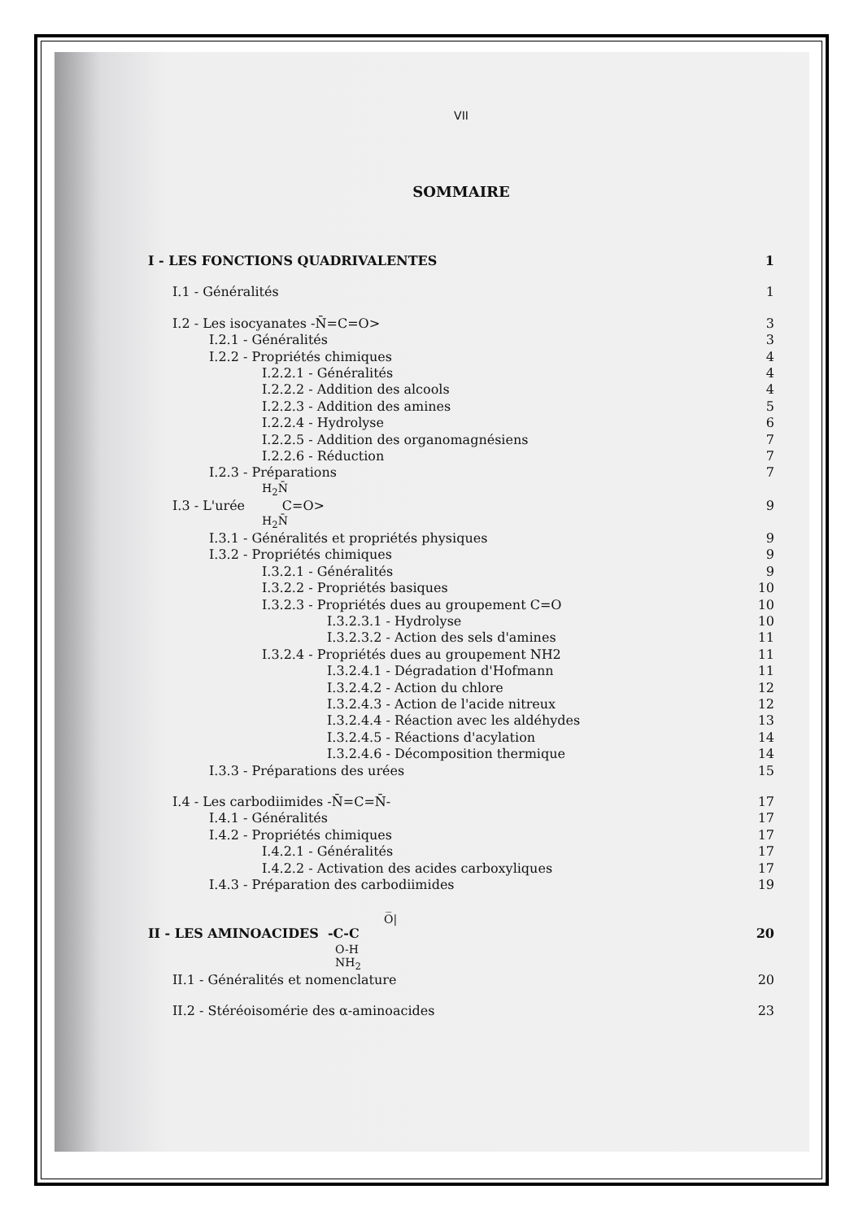VII
SOMMAIRE
I - LES FONCTIONS QUADRIVALENTES 1
I.1 - Généralités 1
I.2 - Les isocyanates -N̄=C=O> 3
I.2.1 - Généralités 3
I.2.2 - Propriétés chimiques 4
I.2.2.1 - Généralités 4
I.2.2.2 - Addition des alcools 4
I.2.2.3 - Addition des amines 5
I.2.2.4 - Hydrolyse 6
I.2.2.5 - Addition des organomagnésiens 7
I.2.2.6 - Réduction 7
I.2.3 - Préparations 7
H<sub>2</sub>N̄
I.3 - L'urée C=O> 9
H<sub>2</sub>N̄
I.3.1 - Généralités et propriétés physiques 9
I.3.2 - Propriétés chimiques 9
I.3.2.1 - Généralités 9
I.3.2.2 - Propriétés basiques 10
I.3.2.3 - Propriétés dues au groupement C=O 10
I.3.2.3.1 - Hydrolyse 10
I.3.2.3.2 - Action des sels d'amines 11
I.3.2.4 - Propriétés dues au groupement NH2 11
I.3.2.4.1 - Dégradation d'Hofmann 11
I.3.2.4.2 - Action du chlore 12
I.3.2.4.3 - Action de l'acide nitreux 12
I.3.2.4.4 - Réaction avec les aldéhydes 13
I.3.2.4.5 - Réactions d'acylation 14
I.3.2.4.6 - Décomposition thermique 14
I.3.3 - Préparations des urées 15
I.4 - Les carbodiimides -N̄=C=N̄- 17
I.4.1 - Généralités 17
I.4.2 - Propriétés chimiques 17
I.4.2.1 - Généralités 17
I.4.2.2 - Activation des acides carboxyliques 17
I.4.3 - Préparation des carbodiimides 19
O̅|
II - LES AMINOACIDES -C-C 20
O-H
NH<sub>2</sub>
II.1 - Généralités et nomenclature 20
II.2 - Stéréoisomérie des α-aminoacides 23